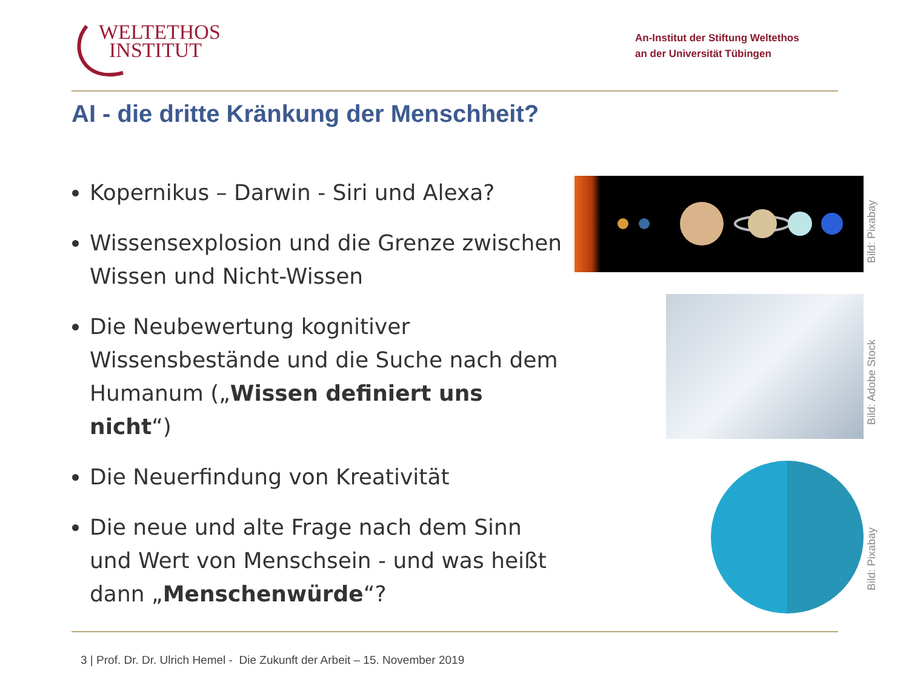WELTETHOS
INSTITUT
An-Institut der Stiftung Weltethos
an der Universität Tübingen
AI - die dritte Kränkung der Menschheit?
Kopernikus – Darwin - Siri und Alexa?
Wissensexplosion und die Grenze zwischen Wissen und Nicht-Wissen
Die Neubewertung kognitiver Wissensbestände und die Suche nach dem Humanum („Wissen definiert uns nicht“)
Die Neuerfindung von Kreativität
Die neue und alte Frage nach dem Sinn und Wert von Menschsein - und was heißt dann „Menschenwürde“?
Bild: Pixabay
Bild: Adobe Stock
Bild: Pixabay
3 | Prof. Dr. Dr. Ulrich Hemel - Die Zukunft der Arbeit – 15. November 2019